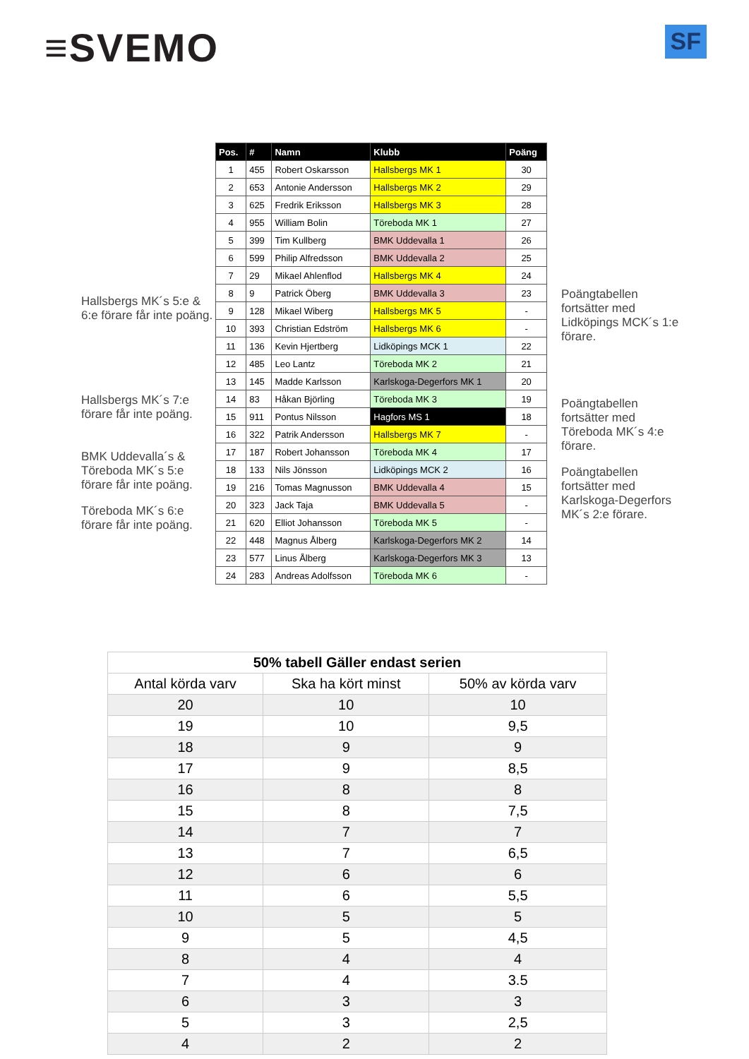≡SVEMO
SF
Hallsbergs MK´s 5:e & 6:e förare får inte poäng.
Hallsbergs MK´s 7:e förare får inte poäng.
BMK Uddevalla´s & Töreboda MK´s 5:e förare får inte poäng.
Töreboda MK´s 6:e förare får inte poäng.
| Pos. | # | Namn | Klubb | Poäng |
| --- | --- | --- | --- | --- |
| 1 | 455 | Robert Oskarsson | Hallsbergs MK 1 | 30 |
| 2 | 653 | Antonie Andersson | Hallsbergs MK 2 | 29 |
| 3 | 625 | Fredrik Eriksson | Hallsbergs MK 3 | 28 |
| 4 | 955 | William Bolin | Töreboda MK 1 | 27 |
| 5 | 399 | Tim Kullberg | BMK Uddevalla 1 | 26 |
| 6 | 599 | Philip Alfredsson | BMK Uddevalla 2 | 25 |
| 7 | 29 | Mikael Ahlenflod | Hallsbergs MK 4 | 24 |
| 8 | 9 | Patrick Öberg | BMK Uddevalla 3 | 23 |
| 9 | 128 | Mikael Wiberg | Hallsbergs MK 5 | - |
| 10 | 393 | Christian Edström | Hallsbergs MK 6 | - |
| 11 | 136 | Kevin Hjertberg | Lidköpings MCK 1 | 22 |
| 12 | 485 | Leo Lantz | Töreboda MK 2 | 21 |
| 13 | 145 | Madde Karlsson | Karlskoga-Degerfors MK 1 | 20 |
| 14 | 83 | Håkan Björling | Töreboda MK 3 | 19 |
| 15 | 911 | Pontus Nilsson | Hagfors MS 1 | 18 |
| 16 | 322 | Patrik Andersson | Hallsbergs MK 7 | - |
| 17 | 187 | Robert Johansson | Töreboda MK 4 | 17 |
| 18 | 133 | Nils Jönsson | Lidköpings MCK 2 | 16 |
| 19 | 216 | Tomas Magnusson | BMK Uddevalla 4 | 15 |
| 20 | 323 | Jack Taja | BMK Uddevalla 5 | - |
| 21 | 620 | Elliot Johansson | Töreboda MK 5 | - |
| 22 | 448 | Magnus Ålberg | Karlskoga-Degerfors MK 2 | 14 |
| 23 | 577 | Linus Ålberg | Karlskoga-Degerfors MK 3 | 13 |
| 24 | 283 | Andreas Adolfsson | Töreboda MK 6 | - |
Poängtabellen fortsätter med Lidköpings MCK´s 1:e förare.
Poängtabellen fortsätter med Töreboda MK´s 4:e förare.
Poängtabellen fortsätter med Karlskoga-Degerfors MK´s 2:e förare.
| 50% tabell Gäller endast serien | | |
| Antal körda varv | Ska ha kört minst | 50% av körda varv |
| 20 | 10 | 10 |
| 19 | 10 | 9,5 |
| 18 | 9 | 9 |
| 17 | 9 | 8,5 |
| 16 | 8 | 8 |
| 15 | 8 | 7,5 |
| 14 | 7 | 7 |
| 13 | 7 | 6,5 |
| 12 | 6 | 6 |
| 11 | 6 | 5,5 |
| 10 | 5 | 5 |
| 9 | 5 | 4,5 |
| 8 | 4 | 4 |
| 7 | 4 | 3.5 |
| 6 | 3 | 3 |
| 5 | 3 | 2,5 |
| 4 | 2 | 2 |